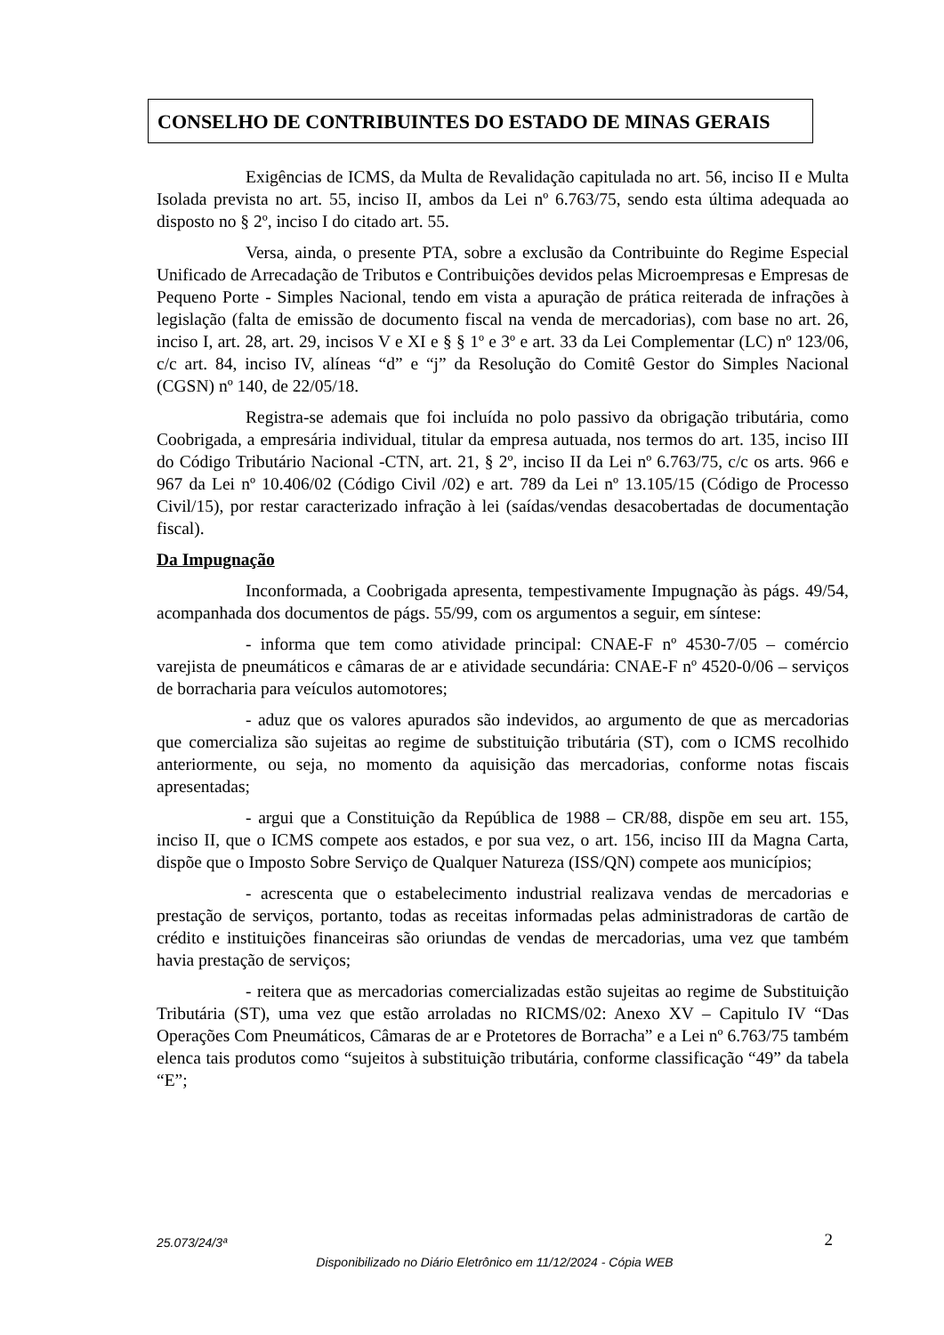CONSELHO DE CONTRIBUINTES DO ESTADO DE MINAS GERAIS
Exigências de ICMS, da Multa de Revalidação capitulada no art. 56, inciso II e Multa Isolada prevista no art. 55, inciso II, ambos da Lei nº 6.763/75, sendo esta última adequada ao disposto no § 2º, inciso I do citado art. 55.
Versa, ainda, o presente PTA, sobre a exclusão da Contribuinte do Regime Especial Unificado de Arrecadação de Tributos e Contribuições devidos pelas Microempresas e Empresas de Pequeno Porte - Simples Nacional, tendo em vista a apuração de prática reiterada de infrações à legislação (falta de emissão de documento fiscal na venda de mercadorias), com base no art. 26, inciso I, art. 28, art. 29, incisos V e XI e § § 1º e 3º e art. 33 da Lei Complementar (LC) nº 123/06, c/c art. 84, inciso IV, alíneas “d” e “j” da Resolução do Comitê Gestor do Simples Nacional (CGSN) nº 140, de 22/05/18.
Registra-se ademais que foi incluída no polo passivo da obrigação tributária, como Coobrigada, a empresária individual, titular da empresa autuada, nos termos do art. 135, inciso III do Código Tributário Nacional -CTN, art. 21, § 2º, inciso II da Lei nº 6.763/75, c/c os arts. 966 e 967 da Lei nº 10.406/02 (Código Civil /02) e art. 789 da Lei nº 13.105/15 (Código de Processo Civil/15), por restar caracterizado infração à lei (saídas/vendas desacobertadas de documentação fiscal).
Da Impugnação
Inconformada, a Coobrigada apresenta, tempestivamente Impugnação às págs. 49/54, acompanhada dos documentos de págs. 55/99, com os argumentos a seguir, em síntese:
- informa que tem como atividade principal: CNAE-F nº 4530-7/05 – comércio varejista de pneumáticos e câmaras de ar e atividade secundária: CNAE-F nº 4520-0/06 – serviços de borracharia para veículos automotores;
- aduz que os valores apurados são indevidos, ao argumento de que as mercadorias que comercializa são sujeitas ao regime de substituição tributária (ST), com o ICMS recolhido anteriormente, ou seja, no momento da aquisição das mercadorias, conforme notas fiscais apresentadas;
- argui que a Constituição da República de 1988 – CR/88, dispõe em seu art. 155, inciso II, que o ICMS compete aos estados, e por sua vez, o art. 156, inciso III da Magna Carta, dispõe que o Imposto Sobre Serviço de Qualquer Natureza (ISS/QN) compete aos municípios;
- acrescenta que o estabelecimento industrial realizava vendas de mercadorias e prestação de serviços, portanto, todas as receitas informadas pelas administradoras de cartão de crédito e instituições financeiras são oriundas de vendas de mercadorias, uma vez que também havia prestação de serviços;
- reitera que as mercadorias comercializadas estão sujeitas ao regime de Substituição Tributária (ST), uma vez que estão arroladas no RICMS/02: Anexo XV – Capitulo IV “Das Operações Com Pneumáticos, Câmaras de ar e Protetores de Borracha” e a Lei nº 6.763/75 também elenca tais produtos como “sujeitos à substituição tributária, conforme classificação “49” da tabela “E”;
25.073/24/3ª 2
Disponibilizado no Diário Eletrônico em 11/12/2024 - Cópia WEB